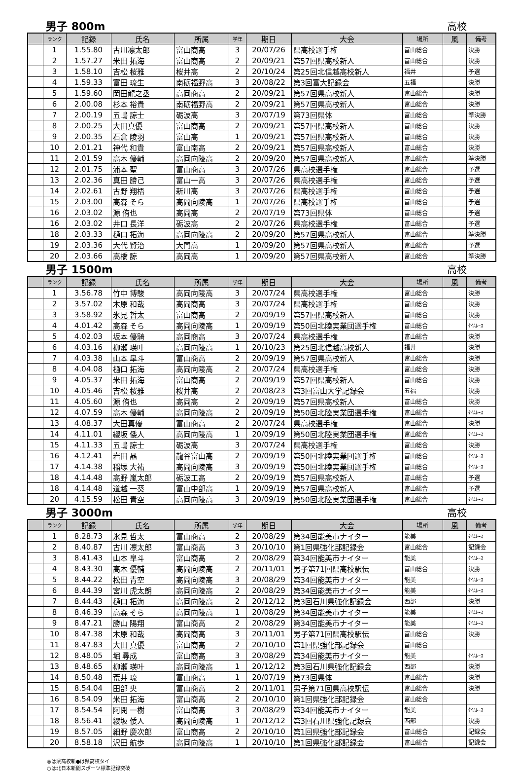男子 800m 高校
| | ランク | 記録 | 氏名 | 所属 | 学年 | 期日 | 大会 | 場所 | 風 | 備考 |
| --- | --- | --- | --- | --- | --- | --- | --- | --- | --- | --- |
| | 1 | 1.55.80 | 古川凛太郎 | 富山商高 | 3 | 20/07/26 | 県高校選手権 | 富山総合 | | 決勝 |
| | 2 | 1.57.27 | 米田 拓海 | 富山商高 | 2 | 20/09/21 | 第57回県高校新人 | 富山総合 | | 決勝 |
| | 3 | 1.58.10 | 吉松 桜雅 | 桜井高 | 2 | 20/10/24 | 第25回北信越高校新人 | 福井 | | 予選 |
| | 4 | 1.59.33 | 富田 琉生 | 南砺福野高 | 3 | 20/08/22 | 第3回富大記録会 | 五福 | | 決勝 |
| | 5 | 1.59.60 | 岡田龍之丞 | 高岡商高 | 2 | 20/09/21 | 第57回県高校新人 | 富山総合 | | 決勝 |
| | 6 | 2.00.08 | 杉本 裕貴 | 南砺福野高 | 2 | 20/09/21 | 第57回県高校新人 | 富山総合 | | 決勝 |
| | 7 | 2.00.19 | 五嶋 諒士 | 砺波高 | 3 | 20/07/19 | 第73回県体 | 富山総合 | | 準決勝 |
| | 8 | 2.00.25 | 大田真優 | 富山商高 | 2 | 20/09/21 | 第57回県高校新人 | 富山総合 | | 決勝 |
| | 9 | 2.00.35 | 石倉 陵羽 | 富山高 | 1 | 20/09/21 | 第57回県高校新人 | 富山総合 | | 決勝 |
| | 10 | 2.01.21 | 神代 和貴 | 富山南高 | 2 | 20/09/21 | 第57回県高校新人 | 富山総合 | | 決勝 |
| | 11 | 2.01.59 | 高木 優輔 | 高岡向陵高 | 2 | 20/09/20 | 第57回県高校新人 | 富山総合 | | 準決勝 |
| | 12 | 2.01.75 | 浦本 聖 | 富山商高 | 3 | 20/07/26 | 県高校選手権 | 富山総合 | | 予選 |
| | 13 | 2.02.36 | 真田 勝己 | 富山一高 | 3 | 20/07/26 | 県高校選手権 | 富山総合 | | 予選 |
| | 14 | 2.02.61 | 古野 翔梧 | 新川高 | 3 | 20/07/26 | 県高校選手権 | 富山総合 | | 予選 |
| | 15 | 2.03.00 | 高森 そら | 高岡向陵高 | 1 | 20/07/26 | 県高校選手権 | 富山総合 | | 予選 |
| | 16 | 2.03.02 | 源 侑也 | 高岡高 | 2 | 20/07/19 | 第73回県体 | 富山総合 | | 予選 |
| | 16 | 2.03.02 | 井口 長洋 | 砺波高 | 2 | 20/07/26 | 県高校選手権 | 富山総合 | | 予選 |
| | 18 | 2.03.33 | 樋口 拓海 | 高岡向陵高 | 2 | 20/09/20 | 第57回県高校新人 | 富山総合 | | 準決勝 |
| | 19 | 2.03.36 | 大代 賢治 | 大門高 | 1 | 20/09/20 | 第57回県高校新人 | 富山総合 | | 予選 |
| | 20 | 2.03.66 | 高橋 諒 | 高岡高 | 1 | 20/09/20 | 第57回県高校新人 | 富山総合 | | 準決勝 |
男子 1500m 高校
| | ランク | 記録 | 氏名 | 所属 | 学年 | 期日 | 大会 | 場所 | 風 | 備考 |
| --- | --- | --- | --- | --- | --- | --- | --- | --- | --- | --- |
| | 1 | 3.56.78 | 竹中 博駿 | 高岡向陵高 | 3 | 20/07/24 | 県高校選手権 | 富山総合 | | 決勝 |
| | 2 | 3.57.02 | 木原 和哉 | 高岡商高 | 3 | 20/07/24 | 県高校選手権 | 富山総合 | | 決勝 |
| | 3 | 3.58.92 | 氷見 哲太 | 富山商高 | 2 | 20/09/19 | 第57回県高校新人 | 富山総合 | | 決勝 |
| | 4 | 4.01.42 | 高森 そら | 高岡向陵高 | 1 | 20/09/19 | 第50回北陸実業団選手権 | 富山総合 | | ﾀｲﾑﾚｰｽ |
| | 5 | 4.02.03 | 坂本 優騎 | 高岡商高 | 3 | 20/07/24 | 県高校選手権 | 富山総合 | | 決勝 |
| | 6 | 4.03.16 | 柳瀬 瑛叶 | 高岡向陵高 | 1 | 20/10/23 | 第25回北信越高校新人 | 福井 | | 決勝 |
| | 7 | 4.03.38 | 山本 皐斗 | 富山商高 | 2 | 20/09/19 | 第57回県高校新人 | 富山総合 | | 決勝 |
| | 8 | 4.04.08 | 樋口 拓海 | 高岡向陵高 | 2 | 20/07/24 | 県高校選手権 | 富山総合 | | 決勝 |
| | 9 | 4.05.37 | 米田 拓海 | 富山商高 | 2 | 20/09/19 | 第57回県高校新人 | 富山総合 | | 決勝 |
| | 10 | 4.05.46 | 吉松 桜雅 | 桜井高 | 2 | 20/08/23 | 第3回富山大学記録会 | 五福 | | 決勝 |
| | 11 | 4.05.60 | 源 侑也 | 高岡高 | 2 | 20/09/19 | 第57回県高校新人 | 富山総合 | | 決勝 |
| | 12 | 4.07.59 | 高木 優輔 | 高岡向陵高 | 2 | 20/09/19 | 第50回北陸実業団選手権 | 富山総合 | | ﾀｲﾑﾚｰｽ |
| | 13 | 4.08.37 | 大田真優 | 富山商高 | 2 | 20/07/24 | 県高校選手権 | 富山総合 | | 決勝 |
| | 14 | 4.11.01 | 纓坂 倭人 | 高岡向陵高 | 1 | 20/09/19 | 第50回北陸実業団選手権 | 富山総合 | | ﾀｲﾑﾚｰｽ |
| | 15 | 4.11.33 | 五嶋 諒士 | 砺波高 | 3 | 20/07/24 | 県高校選手権 | 富山総合 | | 決勝 |
| | 16 | 4.12.41 | 岩田 晶 | 龍谷富山高 | 2 | 20/09/19 | 第50回北陸実業団選手権 | 富山総合 | | ﾀｲﾑﾚｰｽ |
| | 17 | 4.14.38 | 稲塚 大祐 | 高岡向陵高 | 3 | 20/09/19 | 第50回北陸実業団選手権 | 富山総合 | | ﾀｲﾑﾚｰｽ |
| | 18 | 4.14.48 | 高野 嵐太郎 | 砺波工高 | 2 | 20/09/19 | 第57回県高校新人 | 富山総合 | | 予選 |
| | 18 | 4.14.48 | 道越 一葵 | 富山中部高 | 1 | 20/09/19 | 第57回県高校新人 | 富山総合 | | 予選 |
| | 20 | 4.15.59 | 松田 青空 | 高岡向陵高 | 3 | 20/09/19 | 第50回北陸実業団選手権 | 富山総合 | | ﾀｲﾑﾚｰｽ |
男子 3000m 高校
| | ランク | 記録 | 氏名 | 所属 | 学年 | 期日 | 大会 | 場所 | 風 | 備考 |
| --- | --- | --- | --- | --- | --- | --- | --- | --- | --- | --- |
| | 1 | 8.28.73 | 氷見 哲太 | 富山商高 | 2 | 20/08/29 | 第34回能美市ナイター | 能美 | | ﾀｲﾑﾚｰｽ |
| | 2 | 8.40.87 | 古川 凛太郎 | 富山商高 | 3 | 20/10/10 | 第1回県強化部記録会 | 富山総合 | | 記録会 |
| | 3 | 8.41.43 | 山本 皐斗 | 富山商高 | 2 | 20/08/29 | 第34回能美市ナイター | 能美 | | ﾀｲﾑﾚｰｽ |
| | 4 | 8.43.30 | 高木 優輔 | 高岡向陵高 | 2 | 20/11/01 | 男子第71回県高校駅伝 | 富山総合 | | 決勝 |
| | 5 | 8.44.22 | 松田 青空 | 高岡向陵高 | 3 | 20/08/29 | 第34回能美市ナイター | 能美 | | ﾀｲﾑﾚｰｽ |
| | 6 | 8.44.39 | 宮川 虎太朗 | 高岡向陵高 | 2 | 20/08/29 | 第34回能美市ナイター | 能美 | | ﾀｲﾑﾚｰｽ |
| | 7 | 8.44.43 | 樋口 拓海 | 高岡向陵高 | 2 | 20/12/12 | 第3回石川県強化記録会 | 西部 | | 決勝 |
| | 8 | 8.46.39 | 高森 そら | 高岡向陵高 | 1 | 20/08/29 | 第34回能美市ナイター | 能美 | | ﾀｲﾑﾚｰｽ |
| | 9 | 8.47.21 | 勝山 陽翔 | 富山商高 | 2 | 20/08/29 | 第34回能美市ナイター | 能美 | | ﾀｲﾑﾚｰｽ |
| | 10 | 8.47.38 | 木原 和哉 | 高岡商高 | 3 | 20/11/01 | 男子第71回県高校駅伝 | 富山総合 | | 決勝 |
| | 11 | 8.47.83 | 大田 真優 | 富山商高 | 2 | 20/10/10 | 第1回県強化部記録会 | 富山総合 | | |
| | 12 | 8.48.05 | 堀 尋成 | 富山商高 | 3 | 20/08/29 | 第34回能美市ナイター | 能美 | | ﾀｲﾑﾚｰｽ |
| | 13 | 8.48.65 | 柳瀬 瑛叶 | 高岡向陵高 | 1 | 20/12/12 | 第3回石川県強化記録会 | 西部 | | 決勝 |
| | 14 | 8.50.48 | 荒井 琉 | 富山商高 | 1 | 20/07/19 | 第73回県体 | 富山総合 | | 決勝 |
| | 15 | 8.54.04 | 田部 央 | 富山商高 | 2 | 20/11/01 | 男子第71回県高校駅伝 | 富山総合 | | 決勝 |
| | 16 | 8.54.09 | 米田 拓海 | 富山商高 | 2 | 20/10/10 | 第1回県強化部記録会 | 富山総合 | | |
| | 17 | 8.54.54 | 阿閉 一樹 | 富山商高 | 3 | 20/08/29 | 第34回能美市ナイター | 能美 | | ﾀｲﾑﾚｰｽ |
| | 18 | 8.56.41 | 纓坂 倭人 | 高岡向陵高 | 1 | 20/12/12 | 第3回石川県強化記録会 | 西部 | | 決勝 |
| | 19 | 8.57.05 | 細野 慶次郎 | 富山商高 | 2 | 20/10/10 | 第1回県強化部記録会 | 富山総合 | | 記録会 |
| | 20 | 8.58.18 | 沢田 航歩 | 高岡向陵高 | 1 | 20/10/10 | 第1回県強化部記録会 | 富山総合 | | 記録会 |
◎は県高校新●は県高校タイ
○は北日本新聞スポーツ標準記録突破